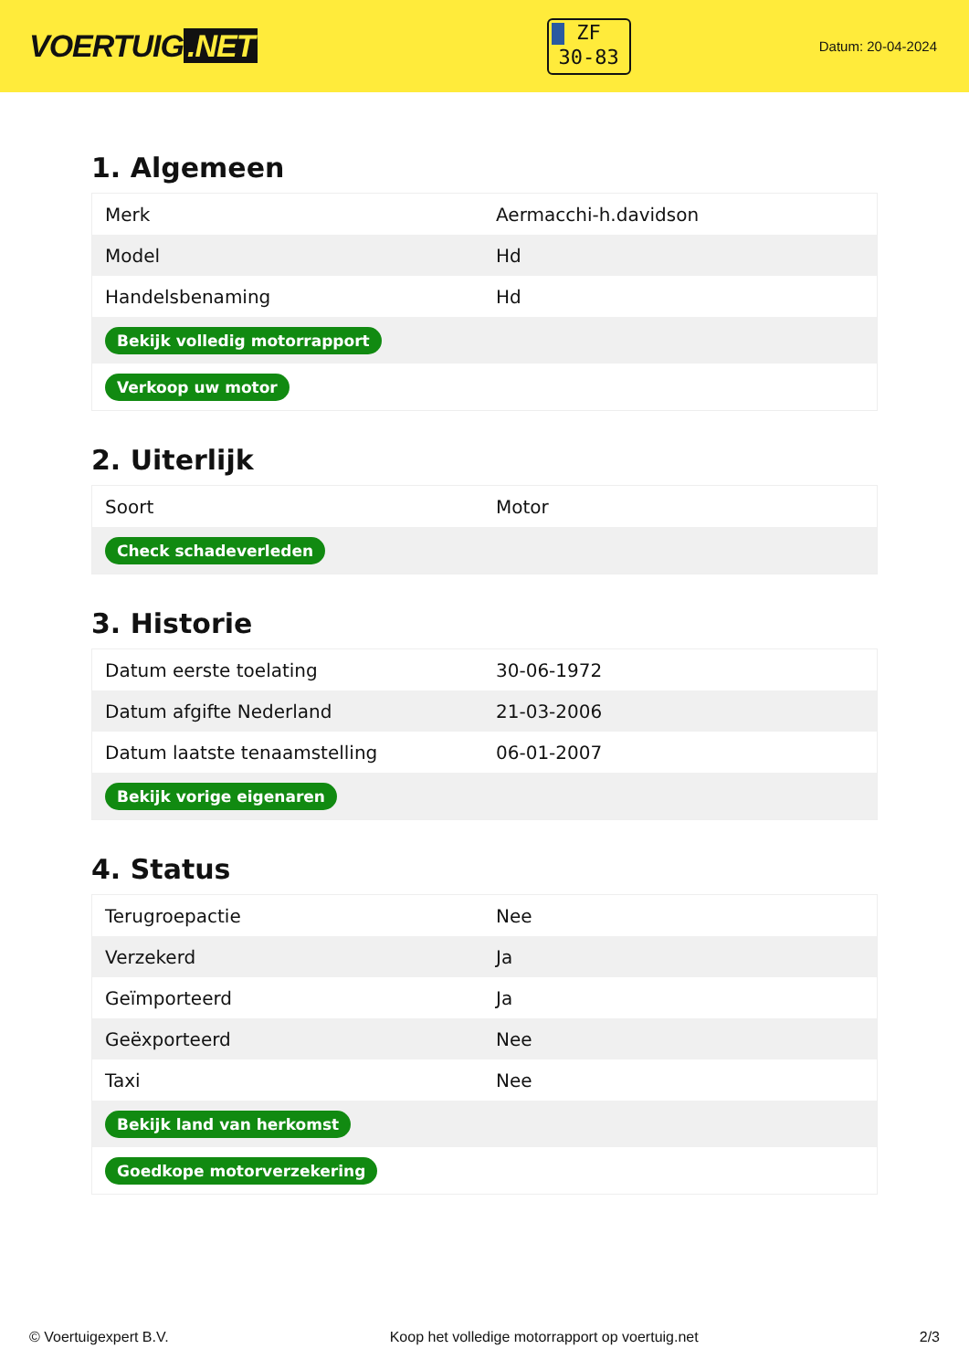VOERTUIG.NET
ZF
30-83
Datum: 20-04-2024
1. Algemeen
| Merk | Aermacchi-h.davidson |
| Model | Hd |
| Handelsbenaming | Hd |
| Bekijk volledig motorrapport | |
| Verkoop uw motor | |
2. Uiterlijk
| Soort | Motor |
| Check schadeverleden | |
3. Historie
| Datum eerste toelating | 30-06-1972 |
| Datum afgifte Nederland | 21-03-2006 |
| Datum laatste tenaamstelling | 06-01-2007 |
| Bekijk vorige eigenaren | |
4. Status
| Terugroepactie | Nee |
| Verzekerd | Ja |
| Geïmporteerd | Ja |
| Geëxporteerd | Nee |
| Taxi | Nee |
| Bekijk land van herkomst | |
| Goedkope motorverzekering | |
© Voertuigexpert B.V. Koop het volledige motorrapport op voertuig.net 2/3